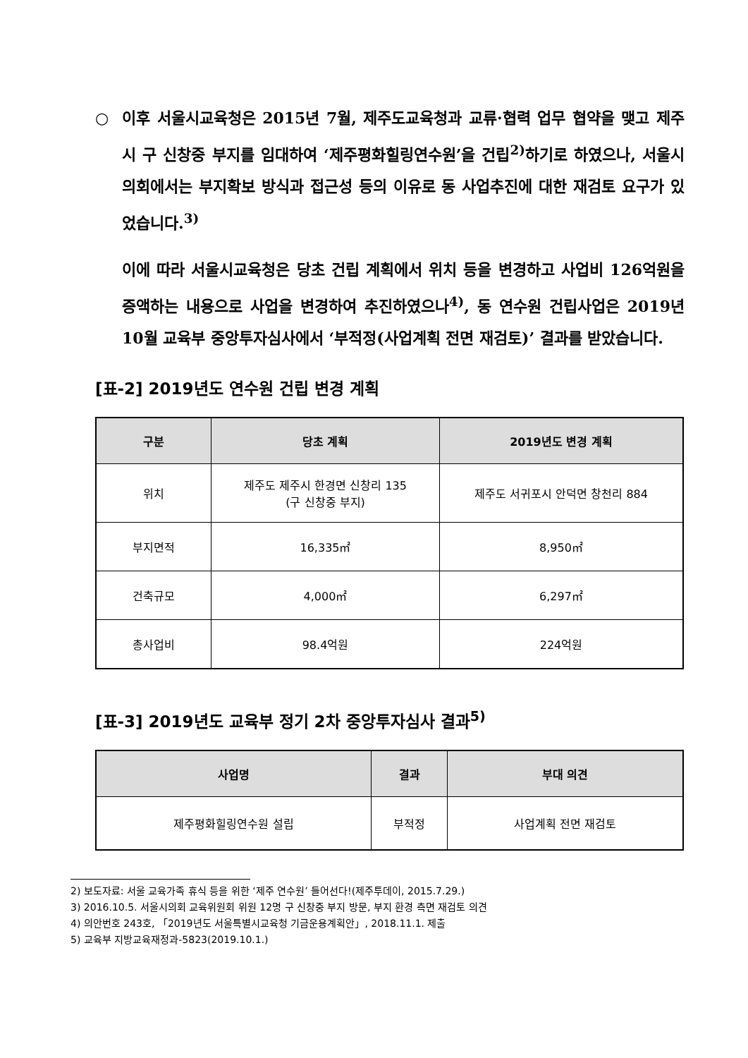○ 이후 서울시교육청은 2015년 7월, 제주도교육청과 교류·협력 업무 협약을 맺고 제주시 구 신창중 부지를 임대하여 ‘제주평화힐링연수원’을 건립<sup>2)</sup>하기로 하였으나, 서울시의회에서는 부지확보 방식과 접근성 등의 이유로 동 사업추진에 대한 재검토 요구가 있었습니다.<sup>3)</sup>
이에 따라 서울시교육청은 당초 건립 계획에서 위치 등을 변경하고 사업비 126억원을 증액하는 내용으로 사업을 변경하여 추진하였으나<sup>4)</sup>, 동 연수원 건립사업은 2019년 10월 교육부 중앙투자심사에서 ‘부적정(사업계획 전면 재검토)’ 결과를 받았습니다.
[표-2] 2019년도 연수원 건립 변경 계획
| 구분 | 당초 계획 | 2019년도 변경 계획 |
| --- | --- | --- |
| 위치 | 제주도 제주시 한경면 신창리 135 (구 신창중 부지) | 제주도 서귀포시 안덕면 창천리 884 |
| 부지면적 | 16,335㎡ | 8,950㎡ |
| 건축규모 | 4,000㎡ | 6,297㎡ |
| 총사업비 | 98.4억원 | 224억원 |
[표-3] 2019년도 교육부 정기 2차 중앙투자심사 결과<sup>5)</sup>
| 사업명 | 결과 | 부대 의견 |
| --- | --- | --- |
| 제주평화힐링연수원 설립 | 부적정 | 사업계획 전면 재검토 |
2) 보도자료: 서울 교육가족 휴식 등을 위한 ‘제주 연수원’ 들어선다!(제주투데이, 2015.7.29.)
3) 2016.10.5. 서울시의회 교육위원회 위원 12명 구 신창중 부지 방문, 부지 환경 측면 재검토 의견
4) 의안번호 243호, 「2019년도 서울특별시교육청 기금운용계획안」, 2018.11.1. 제출
5) 교육부 지방교육재정과-5823(2019.10.1.)